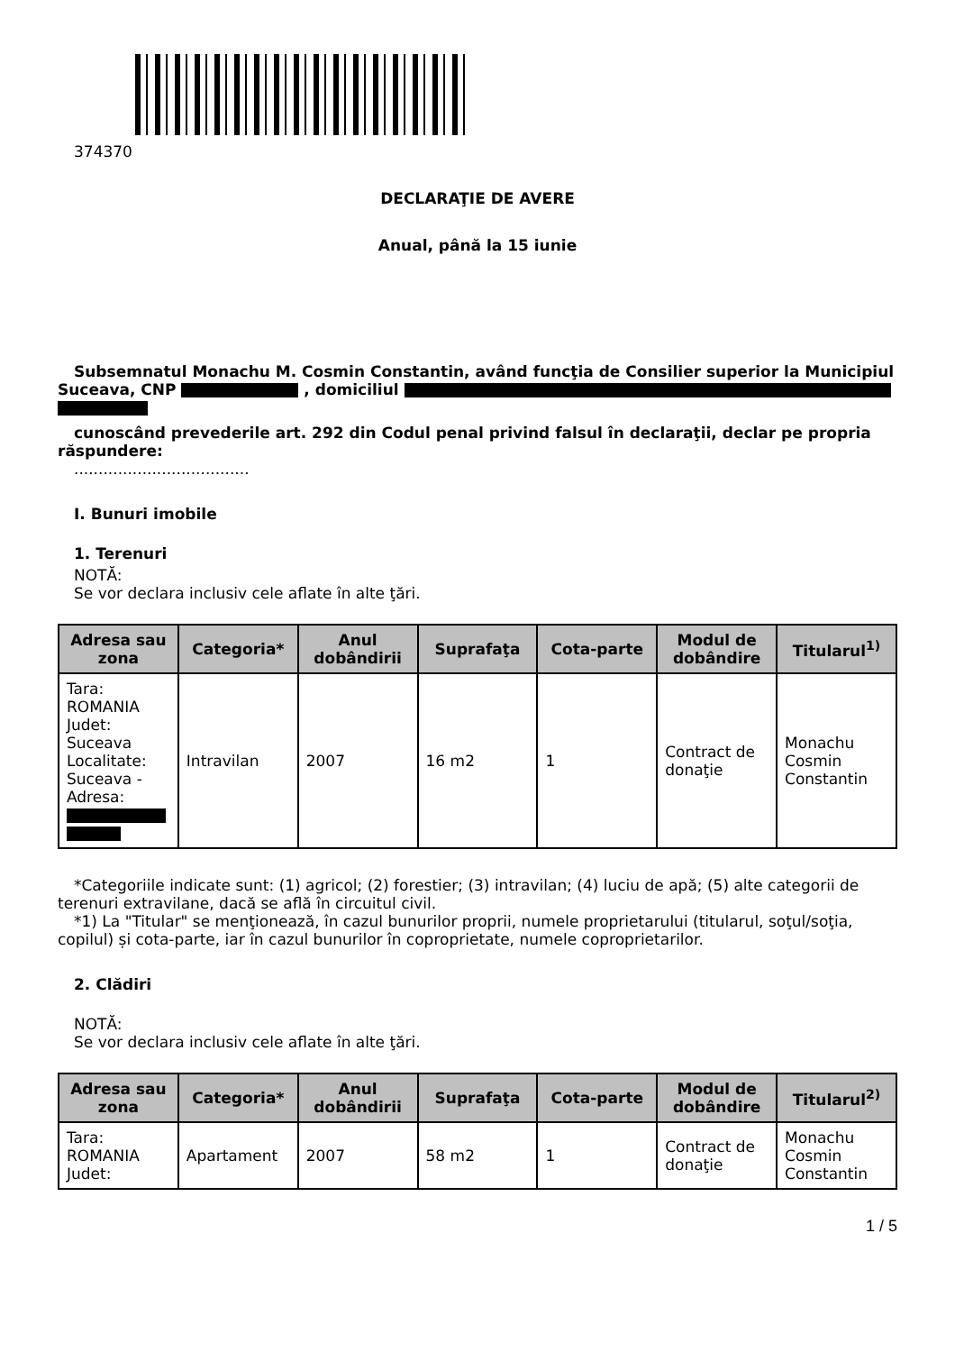374370
DECLARAŢIE DE AVERE
Anual, până la 15 iunie
Subsemnatul Monachu M. Cosmin Constantin, având funcţia de Consilier superior la Municipiul Suceava, CNP , domiciliul
cunoscând prevederile art. 292 din Codul penal privind falsul în declaraţii, declar pe propria răspundere:
....................................
I. Bunuri imobile
1. Terenuri
NOTĂ:
Se vor declara inclusiv cele aflate în alte ţări.
| Adresa sau zona | Categoria* | Anul dobândirii | Suprafaţa | Cota-parte | Modul de dobândire | Titularul<sup>1)</sup> |
| --- | --- | --- | --- | --- | --- | --- |
| Tara: ROMANIA Judet: Suceava Localitate: Suceava - Adresa: | Intravilan | 2007 | 16 m2 | 1 | Contract de donaţie | Monachu Cosmin Constantin |
*Categoriile indicate sunt: (1) agricol; (2) forestier; (3) intravilan; (4) luciu de apă; (5) alte categorii de terenuri extravilane, dacă se află în circuitul civil.
*1) La "Titular" se menţionează, în cazul bunurilor proprii, numele proprietarului (titularul, soţul/soţia, copilul) și cota-parte, iar în cazul bunurilor în coproprietate, numele coproprietarilor.
2. Clădiri
NOTĂ:
Se vor declara inclusiv cele aflate în alte ţări.
| Adresa sau zona | Categoria* | Anul dobândirii | Suprafaţa | Cota-parte | Modul de dobândire | Titularul<sup>2)</sup> |
| --- | --- | --- | --- | --- | --- | --- |
| Tara: ROMANIA Judet: | Apartament | 2007 | 58 m2 | 1 | Contract de donaţie | Monachu Cosmin Constantin |
1 / 5